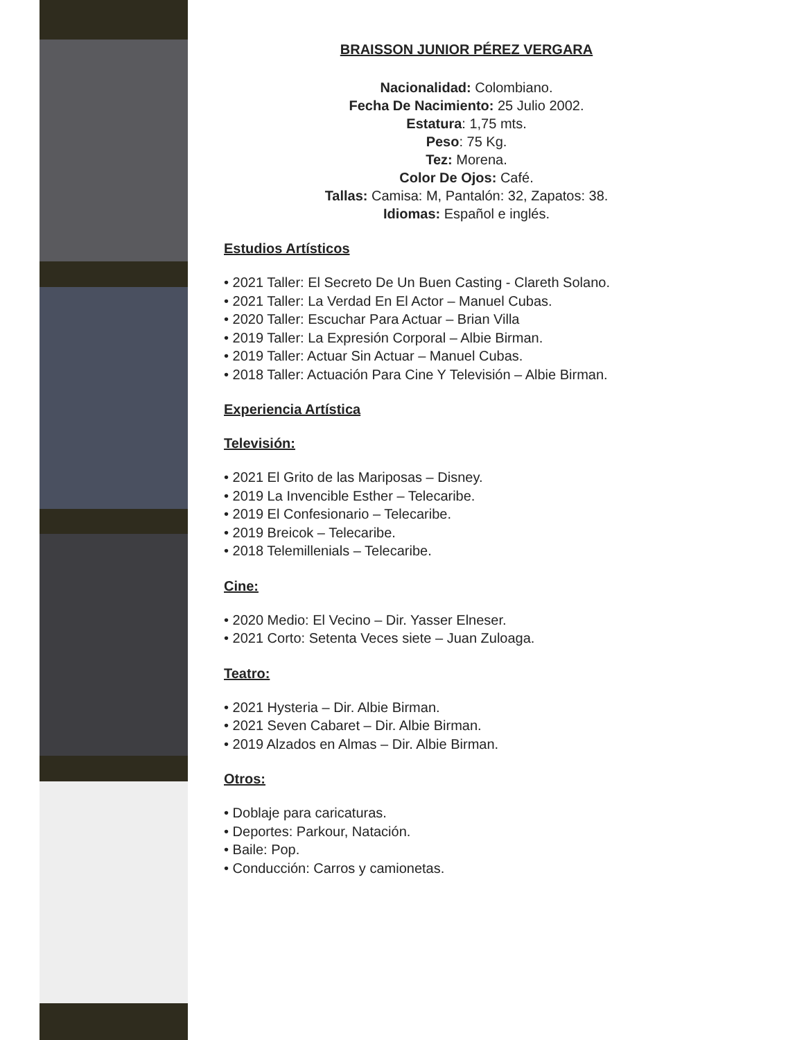BRAISSON JUNIOR PÉREZ VERGARA
Nacionalidad: Colombiano.
Fecha De Nacimiento: 25 Julio 2002.
Estatura: 1,75 mts.
Peso: 75 Kg.
Tez: Morena.
Color De Ojos: Café.
Tallas: Camisa: M, Pantalón: 32, Zapatos: 38.
Idiomas: Español e inglés.
Estudios Artísticos
• 2021 Taller: El Secreto De Un Buen Casting - Clareth Solano.
• 2021 Taller: La Verdad En El Actor – Manuel Cubas.
• 2020 Taller: Escuchar Para Actuar – Brian Villa
• 2019 Taller: La Expresión Corporal – Albie Birman.
• 2019 Taller: Actuar Sin Actuar – Manuel Cubas.
• 2018 Taller: Actuación Para Cine Y Televisión – Albie Birman.
Experiencia Artística
Televisión:
• 2021 El Grito de las Mariposas – Disney.
• 2019 La Invencible Esther – Telecaribe.
• 2019 El Confesionario – Telecaribe.
• 2019 Breicok – Telecaribe.
• 2018 Telemillenials – Telecaribe.
Cine:
• 2020 Medio: El Vecino – Dir. Yasser Elneser.
• 2021 Corto: Setenta Veces siete – Juan Zuloaga.
Teatro:
• 2021 Hysteria – Dir. Albie Birman.
• 2021 Seven Cabaret – Dir. Albie Birman.
• 2019 Alzados en Almas – Dir. Albie Birman.
Otros:
• Doblaje para caricaturas.
• Deportes: Parkour, Natación.
• Baile: Pop.
• Conducción: Carros y camionetas.